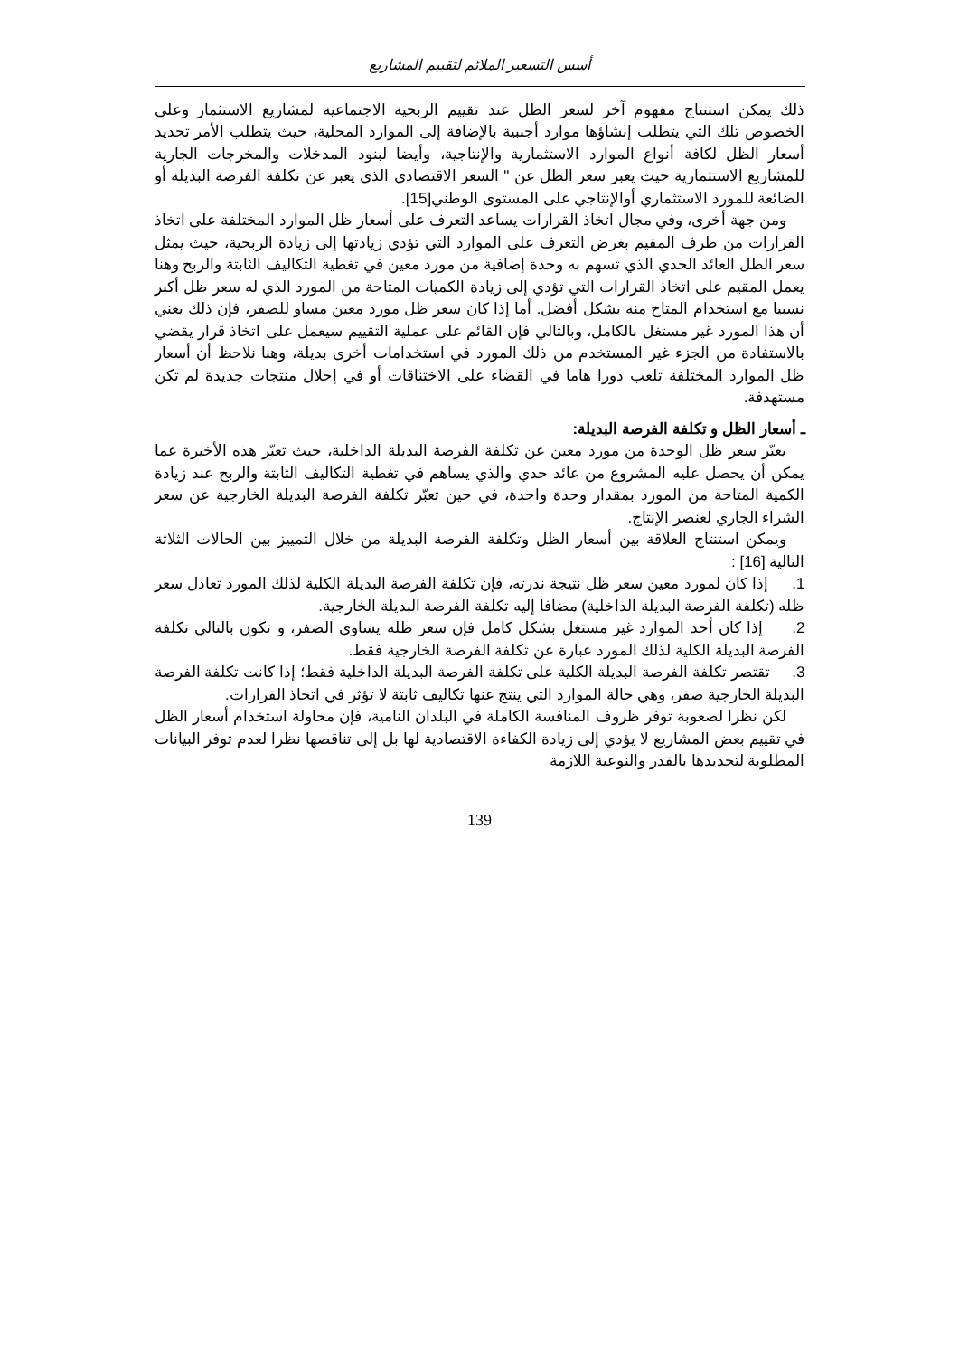أسس التسعير الملائم لتقييم المشاريع
ذلك يمكن استنتاج مفهوم آخر لسعر الظل عند تقييم الربحية الاجتماعية لمشاريع الاستثمار وعلى الخصوص تلك التي يتطلب إنشاؤها موارد أجنبية بالإضافة إلى الموارد المحلية، حيث يتطلب الأمر تحديد أسعار الظل لكافة أنواع الموارد الاستثمارية والإنتاجية، وأيضا لبنود المدخلات والمخرجات الجارية للمشاريع الاستثمارية حيث يعبر سعر الظل عن " السعر الاقتصادي الذي يعبر عن تكلفة الفرصة البديلة أو الضائعة للمورد الاستثماري أوالإنتاجي على المستوى الوطني[15].
ومن جهة أخرى، وفي مجال اتخاذ القرارات يساعد التعرف على أسعار ظل الموارد المختلفة على اتخاذ القرارات من طرف المقيم بغرض التعرف على الموارد التي تؤدي زيادتها إلى زيادة الربحية، حيث يمثل سعر الظل العائد الحدي الذي تسهم به وحدة إضافية من مورد معين في تغطية التكاليف الثابتة والربح وهنا يعمل المقيم على اتخاذ القرارات التي تؤدي إلى زيادة الكميات المتاحة من المورد الذي له سعر ظل أكبر نسبيا مع استخدام المتاح منه بشكل أفضل. أما إذا كان سعر ظل مورد معين مساو للصفر، فإن ذلك يعني أن هذا المورد غير مستغل بالكامل، وبالتالي فإن القائم على عملية التقييم سيعمل على اتخاذ قرار يقضي بالاستفادة من الجزء غير المستخدم من ذلك المورد في استخدامات أخرى بديلة، وهنا نلاحظ أن أسعار ظل الموارد المختلفة تلعب دورا هاما في القضاء على الاختناقات أو في إحلال منتجات جديدة لم تكن مستهدفة.
ـ أسعار الظل و تكلفة الفرصة البديلة:
يعبّر سعر ظل الوحدة من مورد معين عن تكلفة الفرصة البديلة الداخلية، حيث تعبّر هذه الأخيرة عما يمكن أن يحصل عليه المشروع من عائد حدي والذي يساهم في تغطية التكاليف الثابتة والربح عند زيادة الكمية المتاحة من المورد بمقدار وحدة واحدة، في حين تعبّر تكلفة الفرصة البديلة الخارجية عن سعر الشراء الجاري لعنصر الإنتاج.
ويمكن استنتاج العلاقة بين أسعار الظل وتكلفة الفرصة البديلة من خلال التمييز بين الحالات الثلاثة التالية [16] :
1. إذا كان لمورد معين سعر ظل نتيجة ندرته، فإن تكلفة الفرصة البديلة الكلية لذلك المورد تعادل سعر ظله (تكلفة الفرصة البديلة الداخلية) مضافا إليه تكلفة الفرصة البديلة الخارجية.
2. إذا كان أحد الموارد غير مستغل بشكل كامل فإن سعر ظله يساوي الصفر، و تكون بالتالي تكلفة الفرصة البديلة الكلية لذلك المورد عبارة عن تكلفة الفرصة الخارجية فقط.
3. تقتصر تكلفة الفرصة البديلة الكلية على تكلفة الفرصة البديلة الداخلية فقط؛ إذا كانت تكلفة الفرصة البديلة الخارجية صفر، وهي حالة الموارد التي ينتج عنها تكاليف ثابتة لا تؤثر في اتخاذ القرارات.
لكن نظرا لصعوبة توفر ظروف المنافسة الكاملة في البلدان النامية، فإن محاولة استخدام أسعار الظل في تقييم بعض المشاريع لا يؤدي إلى زيادة الكفاءة الاقتصادية لها بل إلى تناقصها نظرا لعدم توفر البيانات المطلوبة لتحديدها بالقدر والنوعية اللازمة
139